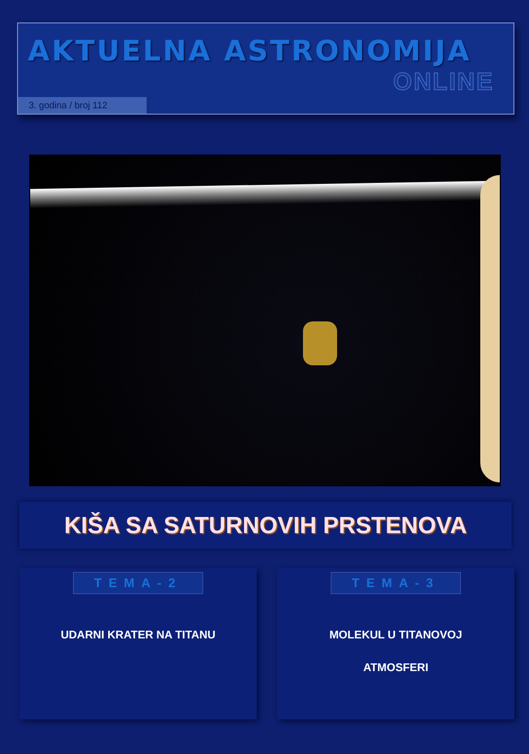AKTUELNA ASTRONOMIJA
ONLINE
3. godina / broj 112
KIŠA SA SATURNOVIH PRSTENOVA
TEMA-2
UDARNI KRATER NA TITANU
TEMA-3
MOLEKUL U TITANOVOJ
ATMOSFERI